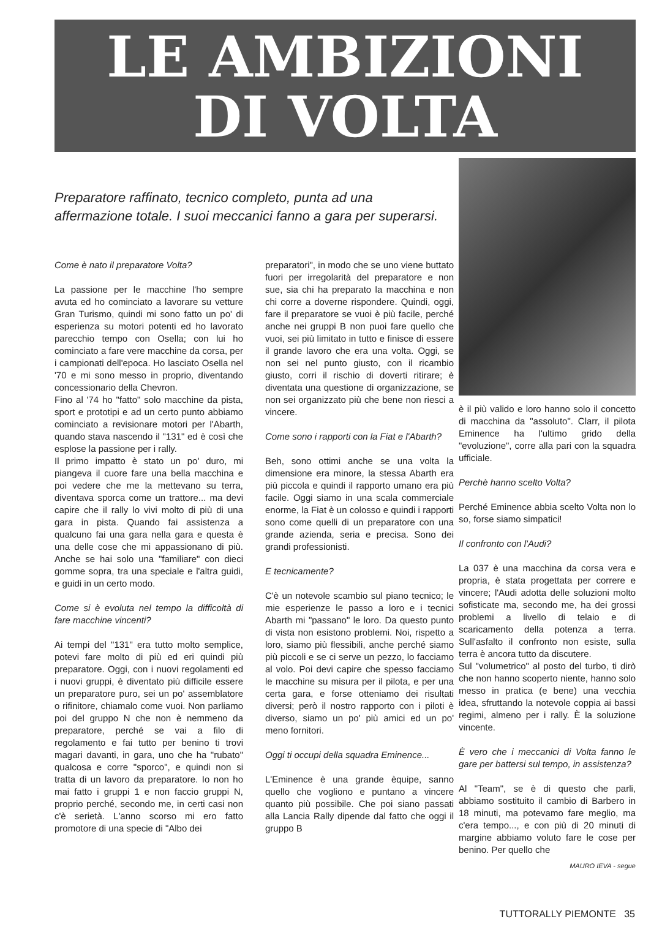LE AMBIZIONI
DI VOLTA
Preparatore raffinato, tecnico completo, punta ad una affermazione totale. I suoi meccanici fanno a gara per superarsi.
Come è nato il preparatore Volta?
La passione per le macchine l'ho sempre avuta ed ho cominciato a lavorare su vetture Gran Turismo, quindi mi sono fatto un po' di esperienza su motori potenti ed ho lavorato parecchio tempo con Osella; con lui ho cominciato a fare vere macchine da corsa, per i campionati dell'epoca. Ho lasciato Osella nel '70 e mi sono messo in proprio, diventando concessionario della Chevron.
Fino al '74 ho "fatto" solo macchine da pista, sport e prototipi e ad un certo punto abbiamo cominciato a revisionare motori per l'Abarth, quando stava nascendo il "131" ed è così che esplose la passione per i rally.
Il primo impatto è stato un po' duro, mi piangeva il cuore fare una bella macchina e poi vedere che me la mettevano su terra, diventava sporca come un trattore... ma devi capire che il rally lo vivi molto di più di una gara in pista. Quando fai assistenza a qualcuno fai una gara nella gara e questa è una delle cose che mi appassionano di più. Anche se hai solo una "familiare" con dieci gomme sopra, tra una speciale e l'altra guidi, e guidi in un certo modo.
Come si è evoluta nel tempo la difficoltà di fare macchine vincenti?
Ai tempi del "131" era tutto molto semplice, potevi fare molto di più ed eri quindi più preparatore. Oggi, con i nuovi regolamenti ed i nuovi gruppi, è diventato più difficile essere un preparatore puro, sei un po' assemblatore o rifinitore, chiamalo come vuoi. Non parliamo poi del gruppo N che non è nemmeno da preparatore, perché se vai a filo di regolamento e fai tutto per benino ti trovi magari davanti, in gara, uno che ha "rubato" qualcosa e corre "sporco", e quindi non si tratta di un lavoro da preparatore. Io non ho mai fatto i gruppi 1 e non faccio gruppi N, proprio perché, secondo me, in certi casi non c'è serietà. L'anno scorso mi ero fatto promotore di una specie di "Albo dei
preparatori", in modo che se uno viene buttato fuori per irregolarità del preparatore e non sue, sia chi ha preparato la macchina e non chi corre a doverne rispondere. Quindi, oggi, fare il preparatore se vuoi è più facile, perché anche nei gruppi B non puoi fare quello che vuoi, sei più limitato in tutto e finisce di essere il grande lavoro che era una volta. Oggi, se non sei nel punto giusto, con il ricambio giusto, corri il rischio di doverti ritirare; è diventata una questione di organizzazione, se non sei organizzato più che bene non riesci a vincere.
Come sono i rapporti con la Fiat e l'Abarth?
Beh, sono ottimi anche se una volta la dimensione era minore, la stessa Abarth era più piccola e quindi il rapporto umano era più facile. Oggi siamo in una scala commerciale enorme, la Fiat è un colosso e quindi i rapporti sono come quelli di un preparatore con una grande azienda, seria e precisa. Sono dei grandi professionisti.
E tecnicamente?
C'è un notevole scambio sul piano tecnico; le mie esperienze le passo a loro e i tecnici Abarth mi "passano" le loro. Da questo punto di vista non esistono problemi. Noi, rispetto a loro, siamo più flessibili, anche perché siamo più piccoli e se ci serve un pezzo, lo facciamo al volo. Poi devi capire che spesso facciamo le macchine su misura per il pilota, e per una certa gara, e forse otteniamo dei risultati diversi; però il nostro rapporto con i piloti è diverso, siamo un po' più amici ed un po' meno fornitori.
Oggi ti occupi della squadra Eminence...
L'Eminence è una grande èquipe, sanno quello che vogliono e puntano a vincere quanto più possibile. Che poi siano passati alla Lancia Rally dipende dal fatto che oggi il gruppo B
è il più valido e loro hanno solo il concetto di macchina da "assoluto". Clarr, il pilota Eminence ha l'ultimo grido della "evoluzione", corre alla pari con la squadra ufficiale.
Perchè hanno scelto Volta?
Perché Eminence abbia scelto Volta non lo so, forse siamo simpatici!
Il confronto con l'Audi?
La 037 è una macchina da corsa vera e propria, è stata progettata per correre e vincere; l'Audi adotta delle soluzioni molto sofisticate ma, secondo me, ha dei grossi problemi a livello di telaio e di scaricamento della potenza a terra. Sull'asfalto il confronto non esiste, sulla terra è ancora tutto da discutere.
Sul "volumetrico" al posto del turbo, ti dirò che non hanno scoperto niente, hanno solo messo in pratica (e bene) una vecchia idea, sfruttando la notevole coppia ai bassi regimi, almeno per i rally. È la soluzione vincente.
È vero che i meccanici di Volta fanno le gare per battersi sul tempo, in assistenza?
Al "Team", se è di questo che parli, abbiamo sostituito il cambio di Barbero in 18 minuti, ma potevamo fare meglio, ma c'era tempo..., e con più di 20 minuti di margine abbiamo voluto fare le cose per benino. Per quello che
MAURO IEVA - segue
TUTTORALLY PIEMONTE 35